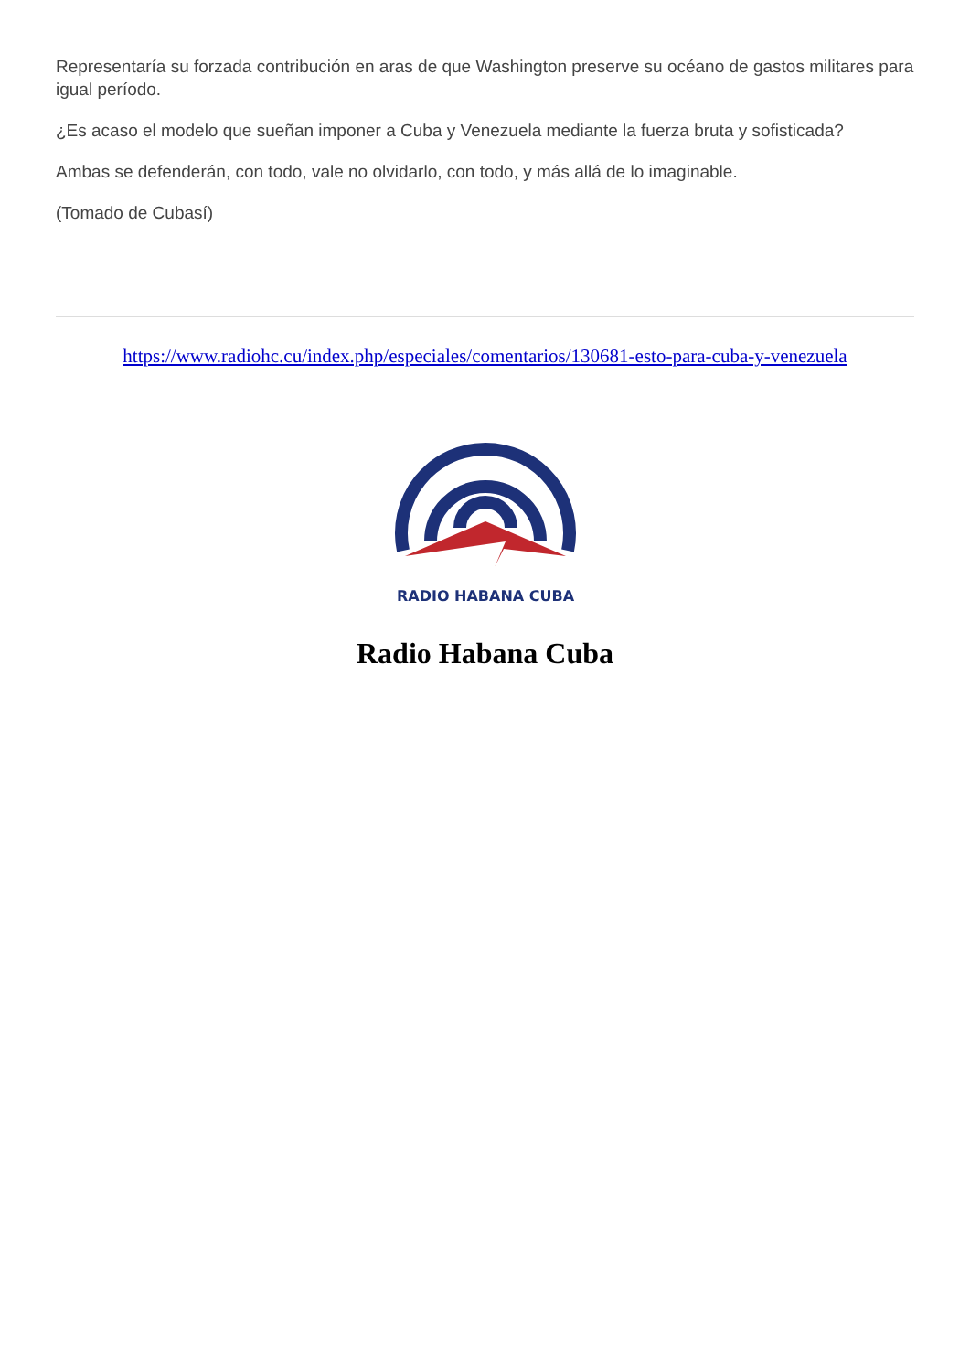Representaría su forzada contribución en aras de que Washington preserve su océano de gastos militares para igual período.
¿Es acaso el modelo que sueñan imponer a Cuba y Venezuela mediante la fuerza bruta y sofisticada?
Ambas se defenderán, con todo, vale no olvidarlo, con todo, y más allá de lo imaginable.
(Tomado de Cubasí)
https://www.radiohc.cu/index.php/especiales/comentarios/130681-esto-para-cuba-y-venezuela
RADIO HABANA CUBA
Radio Habana Cuba